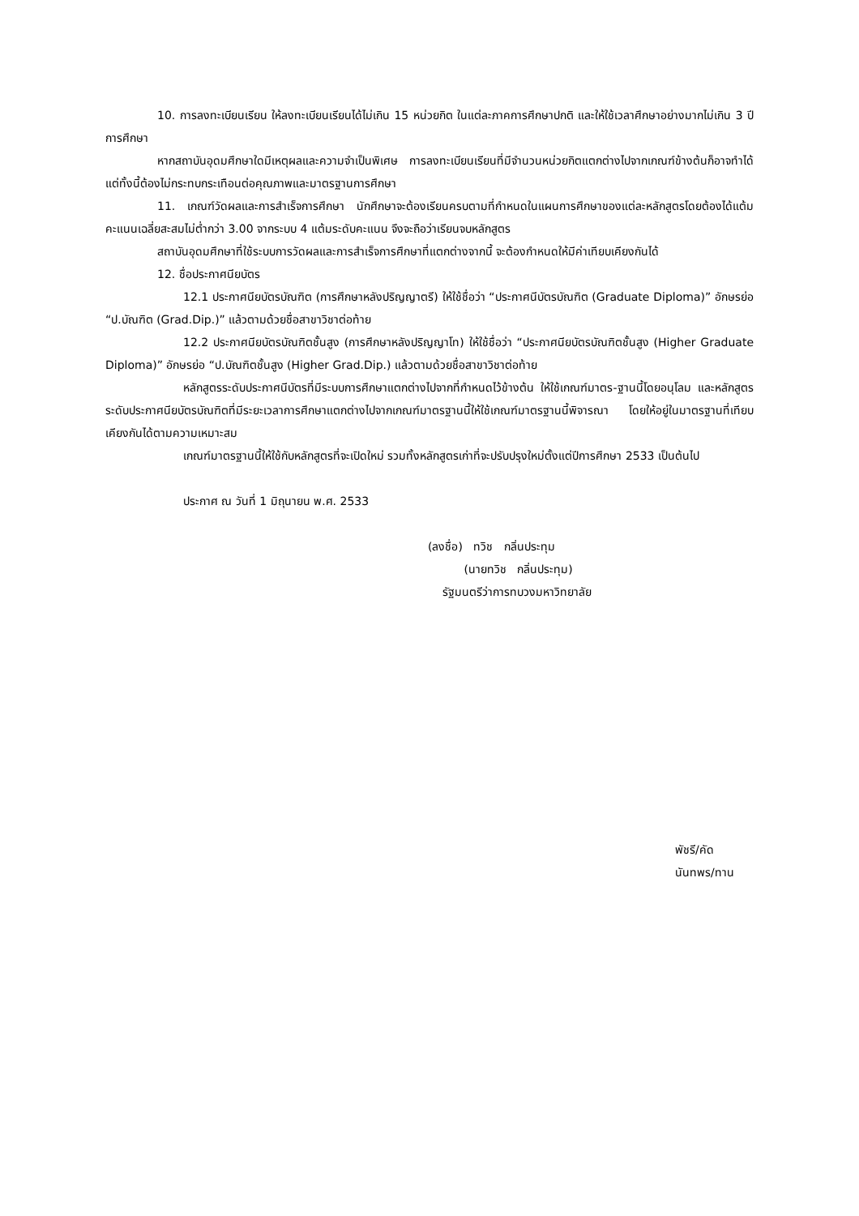10. การลงทะเบียนเรียน ให้ลงทะเบียนเรียนได้ไม่เกิน 15 หน่วยกิต ในแต่ละภาคการศึกษาปกติ และให้ใช้เวลาศึกษาอย่างมากไม่เกิน 3 ปีการศึกษา
หากสถาบันอุดมศึกษาใดมีเหตุผลและความจำเป็นพิเศษ การลงทะเบียนเรียนที่มีจำนวนหน่วยกิตแตกต่างไปจากเกณฑ์ข้างต้นก็อาจทำได้ แต่ทั้งนี้ต้องไม่กระทบกระเทือนต่อคุณภาพและมาตรฐานการศึกษา
11. เกณฑ์วัดผลและการสำเร็จการศึกษา นักศึกษาจะต้องเรียนครบตามที่กำหนดในแผนการศึกษาของแต่ละหลักสูตรโดยต้องได้แต้มคะแนนเฉลี่ยสะสมไม่ต่ำกว่า 3.00 จากระบบ 4 แต้มระดับคะแนน จึงจะถือว่าเรียนจบหลักสูตร
สถาบันอุดมศึกษาที่ใช้ระบบการวัดผลและการสำเร็จการศึกษาที่แตกต่างจากนี้ จะต้องกำหนดให้มีค่าเทียบเคียงกันได้
12. ชื่อประกาศนียบัตร
12.1 ประกาศนียบัตรบัณฑิต (การศึกษาหลังปริญญาตรี) ให้ใช้ชื่อว่า “ประกาศนีบัตรบัณฑิต (Graduate Diploma)” อักษรย่อ “ป.บัณฑิต (Grad.Dip.)” แล้วตามด้วยชื่อสาขาวิชาต่อท้าย
12.2 ประกาศนียบัตรบัณฑิตชั้นสูง (การศึกษาหลังปริญญาโท) ให้ใช้ชื่อว่า “ประกาศนียบัตรบัณฑิตชั้นสูง (Higher Graduate Diploma)” อักษรย่อ “ป.บัณฑิตชั้นสูง (Higher Grad.Dip.) แล้วตามด้วยชื่อสาขาวิชาต่อท้าย
หลักสูตรระดับประกาศนีบัตรที่มีระบบการศึกษาแตกต่างไปจากที่กำหนดไว้ข้างต้น ให้ใช้เกณฑ์มาตร-ฐานนี้โดยอนุโลม และหลักสูตรระดับประกาศนียบัตรบัณฑิตที่มีระยะเวลาการศึกษาแตกต่างไปจากเกณฑ์มาตรฐานนี้ให้ใช้เกณฑ์มาตรฐานนี้พิจารณา โดยให้อยู่ในมาตรฐานที่เทียบเคียงกันได้ตามความเหมาะสม
เกณฑ์มาตรฐานนี้ให้ใช้กับหลักสูตรที่จะเปิดใหม่ รวมทั้งหลักสูตรเก่าที่จะปรับปรุงใหม่ตั้งแต่ปีการศึกษา 2533 เป็นต้นไป
ประกาศ ณ วันที่ 1 มิถุนายน พ.ศ. 2533
(ลงชื่อ) ทวิช กลิ่นประทุม
(นายทวิช กลิ่นประทุม)
รัฐมนตรีว่าการทบวงมหาวิทยาลัย
พัชรี/คัด
นันทพร/ทาน